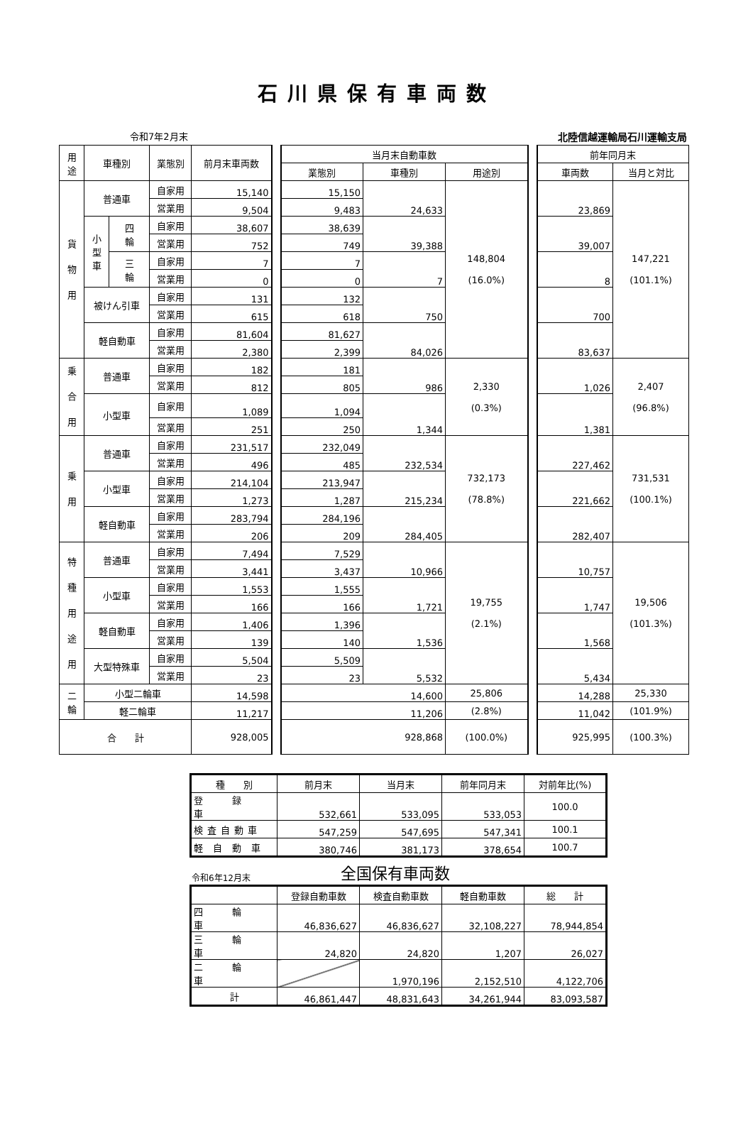石川県保有車両数
令和7年2月末 北陸信越運輸局石川運輸支局
| 用 途 | 車種別 | | 業態別 | 前月末車両数 | | 当月末自動車数 | | | | 前年同月末 | |
| | | | | | | 業態別 | 車種別 | 用途別 | | 車両数 | 当月と対比 |
| 貨 物 用 | 普通車 | | 自家用 | 15,140 | | 15,150 | 24,633 | 148,804 (16.0%) | | 23,869 | 147,221 (101.1%) |
| | | | 営業用 | 9,504 | | 9,483 | | | | | |
| | 小 型 車 | 四 輪 | 自家用 | 38,607 | | 38,639 | 39,388 | | | 39,007 | |
| | | | 営業用 | 752 | | 749 | | | | | |
| | | 三 輪 | 自家用 | 7 | | 7 | 7 | | | 8 | |
| | | | 営業用 | 0 | | 0 | | | | | |
| | 被けん引車 | | 自家用 | 131 | | 132 | 750 | | | 700 | |
| | | | 営業用 | 615 | | 618 | | | | | |
| | 軽自動車 | | 自家用 | 81,604 | | 81,627 | 84,026 | | | 83,637 | |
| | | | 営業用 | 2,380 | | 2,399 | | | | | |
| 乗 合 用 | 普通車 | | 自家用 | 182 | | 181 | 986 | 2,330 (0.3%) | | 1,026 | 2,407 (96.8%) |
| | | | 営業用 | 812 | | 805 | | | | | |
| | 小型車 | | 自家用 | 1,089 | | 1,094 | 1,344 | | | 1,381 | |
| | | | 営業用 | 251 | | 250 | | | | | |
| 乗 用 | 普通車 | | 自家用 | 231,517 | | 232,049 | 232,534 | 732,173 (78.8%) | | 227,462 | 731,531 (100.1%) |
| | | | 営業用 | 496 | | 485 | | | | | |
| | 小型車 | | 自家用 | 214,104 | | 213,947 | 215,234 | | | 221,662 | |
| | | | 営業用 | 1,273 | | 1,287 | | | | | |
| | 軽自動車 | | 自家用 | 283,794 | | 284,196 | 284,405 | | | 282,407 | |
| | | | 営業用 | 206 | | 209 | | | | | |
| 特 種 用 途 用 | 普通車 | | 自家用 | 7,494 | | 7,529 | 10,966 | 19,755 (2.1%) | | 10,757 | 19,506 (101.3%) |
| | | | 営業用 | 3,441 | | 3,437 | | | | | |
| | 小型車 | | 自家用 | 1,553 | | 1,555 | 1,721 | | | 1,747 | |
| | | | 営業用 | 166 | | 166 | | | | | |
| | 軽自動車 | | 自家用 | 1,406 | | 1,396 | 1,536 | | | 1,568 | |
| | | | 営業用 | 139 | | 140 | | | | | |
| | 大型特殊車 | | 自家用 | 5,504 | | 5,509 | 5,532 | | | 5,434 | |
| | | | 営業用 | 23 | | 23 | | | | | |
| 二 輪 | 小型二輪車 | | | 14,598 | | 14,600 | | 25,806 | | 14,288 | 25,330 |
| | 軽二輪車 | | | 11,217 | | 11,206 | | (2.8%) | | 11,042 | (101.9%) |
| 合 計 | | | | 928,005 | | 928,868 | | (100.0%) | | 925,995 | (100.3%) |
| 種 別 | 前月末 | 当月末 | 前年同月末 | 対前年比(%) |
| --- | --- | --- | --- | --- |
| 登 録 車 | 532,661 | 533,095 | 533,053 | 100.0 |
| 検査自動車 | 547,259 | 547,695 | 547,341 | 100.1 |
| 軽自動車 | 380,746 | 381,173 | 378,654 | 100.7 |
令和6年12月末 全国保有車両数
| | 登録自動車数 | 検査自動車数 | 軽自動車数 | 総 計 |
| --- | --- | --- | --- | --- |
| 四 輪 車 | 46,836,627 | 46,836,627 | 32,108,227 | 78,944,854 |
| 三 輪 車 | 24,820 | 24,820 | 1,207 | 26,027 |
| 二 輪 車 | | 1,970,196 | 2,152,510 | 4,122,706 |
| 計 | 46,861,447 | 48,831,643 | 34,261,944 | 83,093,587 |